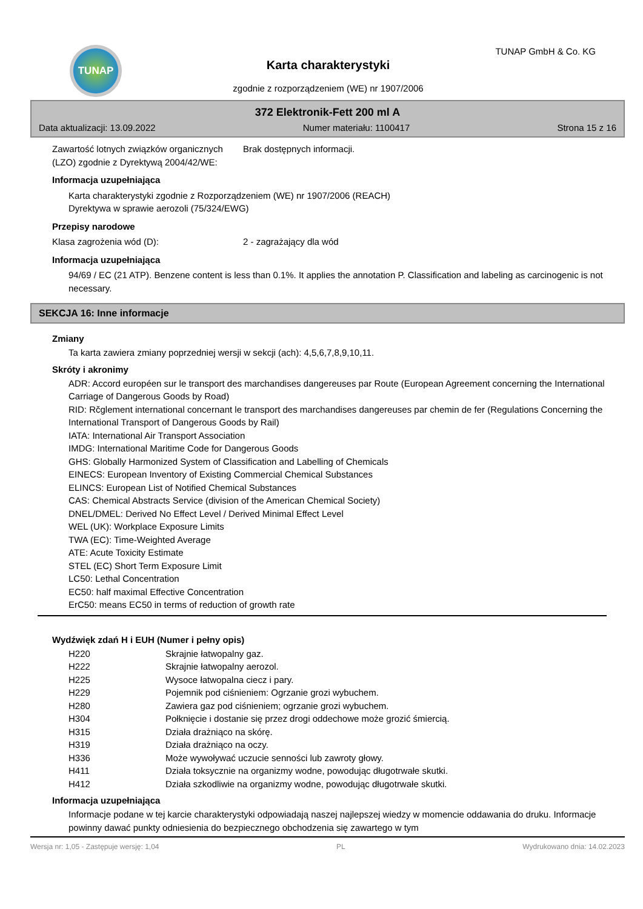TUNAP TUNAP GmbH & Co. KG
Karta charakterystyki
zgodnie z rozporządzeniem (WE) nr 1907/2006
372 Elektronik-Fett 200 ml A
Data aktualizacji: 13.09.2022 Numer materiału: 1100417 Strona 15 z 16
Zawartość lotnych związków organicznych (LZO) zgodnie z Dyrektywą 2004/42/WE:
Brak dostępnych informacji.
Informacja uzupełniająca
Karta charakterystyki zgodnie z Rozporządzeniem (WE) nr 1907/2006 (REACH)
Dyrektywa w sprawie aerozoli (75/324/EWG)
Przepisy narodowe
Klasa zagrożenia wód (D): 2 - zagrażający dla wód
Informacja uzupełniająca
94/69 / EC (21 ATP). Benzene content is less than 0.1%. It applies the annotation P. Classification and labeling as carcinogenic is not necessary.
SEKCJA 16: Inne informacje
Zmiany
Ta karta zawiera zmiany poprzedniej wersji w sekcji (ach): 4,5,6,7,8,9,10,11.
Skróty i akronimy
ADR: Accord européen sur le transport des marchandises dangereuses par Route (European Agreement concerning the International Carriage of Dangerous Goods by Road)
RID: Rčglement international concernant le transport des marchandises dangereuses par chemin de fer (Regulations Concerning the International Transport of Dangerous Goods by Rail)
IATA: International Air Transport Association
IMDG: International Maritime Code for Dangerous Goods
GHS: Globally Harmonized System of Classification and Labelling of Chemicals
EINECS: European Inventory of Existing Commercial Chemical Substances
ELINCS: European List of Notified Chemical Substances
CAS: Chemical Abstracts Service (division of the American Chemical Society)
DNEL/DMEL: Derived No Effect Level / Derived Minimal Effect Level
WEL (UK): Workplace Exposure Limits
TWA (EC): Time-Weighted Average
ATE: Acute Toxicity Estimate
STEL (EC) Short Term Exposure Limit
LC50: Lethal Concentration
EC50: half maximal Effective Concentration
ErC50: means EC50 in terms of reduction of growth rate
Wydźwięk zdań H i EUH (Numer i pełny opis)
| H220 | Skrajnie łatwopalny gaz. |
| H222 | Skrajnie łatwopalny aerozol. |
| H225 | Wysoce łatwopalna ciecz i pary. |
| H229 | Pojemnik pod ciśnieniem: Ogrzanie grozi wybuchem. |
| H280 | Zawiera gaz pod ciśnieniem; ogrzanie grozi wybuchem. |
| H304 | Połknięcie i dostanie się przez drogi oddechowe może grozić śmiercią. |
| H315 | Działa drażniąco na skórę. |
| H319 | Działa drażniąco na oczy. |
| H336 | Może wywoływać uczucie senności lub zawroty głowy. |
| H411 | Działa toksycznie na organizmy wodne, powodując długotrwałe skutki. |
| H412 | Działa szkodliwie na organizmy wodne, powodując długotrwałe skutki. |
Informacja uzupełniająca
Informacje podane w tej karcie charakterystyki odpowiadają naszej najlepszej wiedzy w momencie oddawania do druku. Informacje powinny dawać punkty odniesienia do bezpiecznego obchodzenia się zawartego w tym
Wersja nr: 1,05 - Zastępuje wersję: 1,04 PL Wydrukowano dnia: 14.02.2023